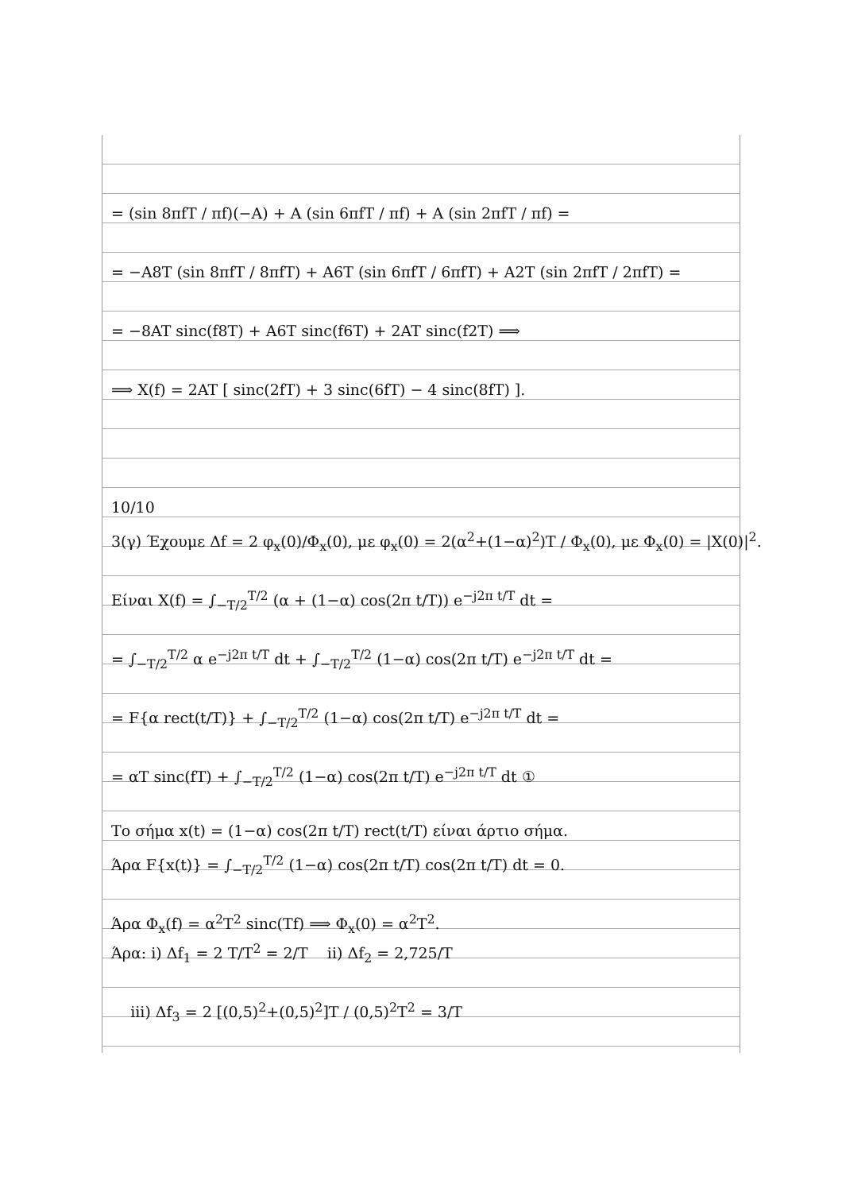= (sin 8πfT / πf)(−A) + A (sin 6πfT / πf) + A (sin 2πfT / πf) =
= −A8T (sin 8πfT / 8πfT) + A6T (sin 6πfT / 6πfT) + A2T (sin 2πfT / 2πfT) =
= −8AT sinc(f8T) + A6T sinc(f6T) + 2AT sinc(f2T) ⟹
⟹ X(f) = 2AT [ sinc(2fT) + 3 sinc(6fT) − 4 sinc(8fT) ].
10/10
3(γ) Έχουμε Δf = 2 φ<sub>x</sub>(0)/Φ<sub>x</sub>(0), με φ<sub>x</sub>(0) = 2(α<sup>2</sup>+(1−α)<sup>2</sup>)T / Φ<sub>x</sub>(0), με Φ<sub>x</sub>(0) = |X(0)|<sup>2</sup>.
Είναι X(f) = ∫<sub>−T/2</sub><sup>T/2</sup> (α + (1−α) cos(2π t/T)) e<sup>−j2π t/T</sup> dt =
= ∫<sub>−T/2</sub><sup>T/2</sup> α e<sup>−j2π t/T</sup> dt + ∫<sub>−T/2</sub><sup>T/2</sup> (1−α) cos(2π t/T) e<sup>−j2π t/T</sup> dt =
= F{α rect(t/T)} + ∫<sub>−T/2</sub><sup>T/2</sup> (1−α) cos(2π t/T) e<sup>−j2π t/T</sup> dt =
= αT sinc(fT) + ∫<sub>−T/2</sub><sup>T/2</sup> (1−α) cos(2π t/T) e<sup>−j2π t/T</sup> dt ①
Το σήμα x(t) = (1−α) cos(2π t/T) rect(t/T) είναι άρτιο σήμα.
Άρα F{x(t)} = ∫<sub>−T/2</sub><sup>T/2</sup> (1−α) cos(2π t/T) cos(2π t/T) dt = 0.
Άρα Φ<sub>x</sub>(f) = α<sup>2</sup>T<sup>2</sup> sinc(Tf) ⟹ Φ<sub>x</sub>(0) = α<sup>2</sup>T<sup>2</sup>.
Άρα: i) Δf<sub>1</sub> = 2 T/T<sup>2</sup> = 2/T ii) Δf<sub>2</sub> = 2,725/T
iii) Δf<sub>3</sub> = 2 [(0,5)<sup>2</sup>+(0,5)<sup>2</sup>]T / (0,5)<sup>2</sup>T<sup>2</sup> = 3/T